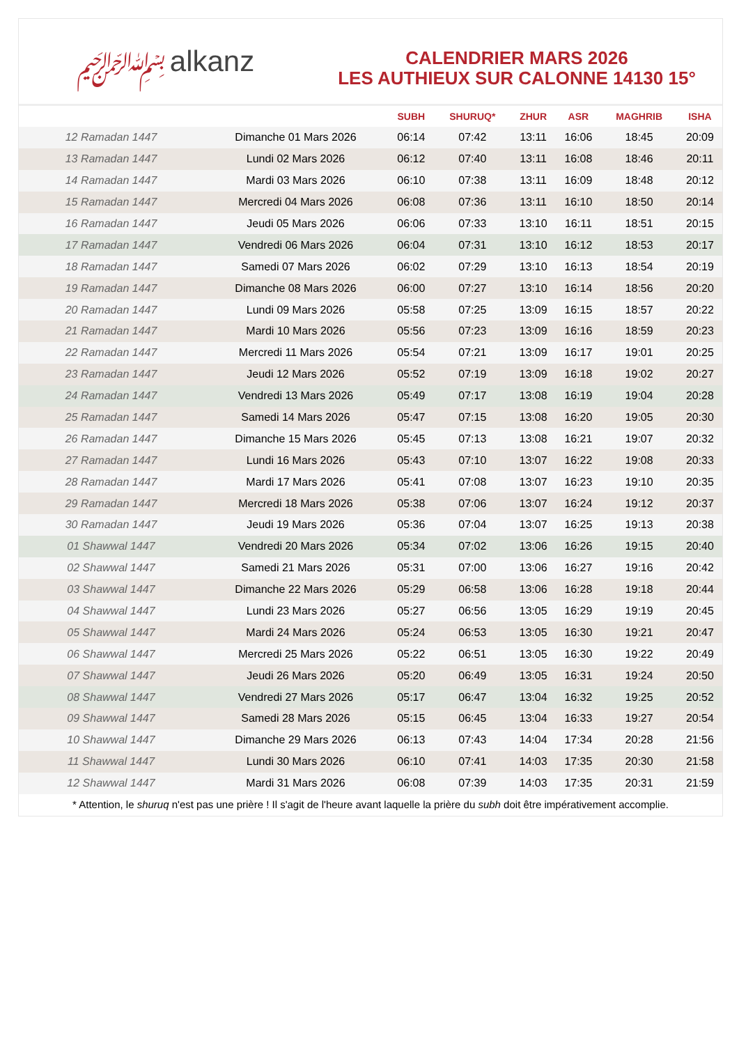﷽ alkanz
CALENDRIER MARS 2026
LES AUTHIEUX SUR CALONNE 14130 15°
| | | SUBH | SHURUQ* | ZHUR | ASR | MAGHRIB | ISHA |
| --- | --- | --- | --- | --- | --- | --- | --- |
| 12 Ramadan 1447 | Dimanche 01 Mars 2026 | 06:14 | 07:42 | 13:11 | 16:06 | 18:45 | 20:09 |
| 13 Ramadan 1447 | Lundi 02 Mars 2026 | 06:12 | 07:40 | 13:11 | 16:08 | 18:46 | 20:11 |
| 14 Ramadan 1447 | Mardi 03 Mars 2026 | 06:10 | 07:38 | 13:11 | 16:09 | 18:48 | 20:12 |
| 15 Ramadan 1447 | Mercredi 04 Mars 2026 | 06:08 | 07:36 | 13:11 | 16:10 | 18:50 | 20:14 |
| 16 Ramadan 1447 | Jeudi 05 Mars 2026 | 06:06 | 07:33 | 13:10 | 16:11 | 18:51 | 20:15 |
| 17 Ramadan 1447 | Vendredi 06 Mars 2026 | 06:04 | 07:31 | 13:10 | 16:12 | 18:53 | 20:17 |
| 18 Ramadan 1447 | Samedi 07 Mars 2026 | 06:02 | 07:29 | 13:10 | 16:13 | 18:54 | 20:19 |
| 19 Ramadan 1447 | Dimanche 08 Mars 2026 | 06:00 | 07:27 | 13:10 | 16:14 | 18:56 | 20:20 |
| 20 Ramadan 1447 | Lundi 09 Mars 2026 | 05:58 | 07:25 | 13:09 | 16:15 | 18:57 | 20:22 |
| 21 Ramadan 1447 | Mardi 10 Mars 2026 | 05:56 | 07:23 | 13:09 | 16:16 | 18:59 | 20:23 |
| 22 Ramadan 1447 | Mercredi 11 Mars 2026 | 05:54 | 07:21 | 13:09 | 16:17 | 19:01 | 20:25 |
| 23 Ramadan 1447 | Jeudi 12 Mars 2026 | 05:52 | 07:19 | 13:09 | 16:18 | 19:02 | 20:27 |
| 24 Ramadan 1447 | Vendredi 13 Mars 2026 | 05:49 | 07:17 | 13:08 | 16:19 | 19:04 | 20:28 |
| 25 Ramadan 1447 | Samedi 14 Mars 2026 | 05:47 | 07:15 | 13:08 | 16:20 | 19:05 | 20:30 |
| 26 Ramadan 1447 | Dimanche 15 Mars 2026 | 05:45 | 07:13 | 13:08 | 16:21 | 19:07 | 20:32 |
| 27 Ramadan 1447 | Lundi 16 Mars 2026 | 05:43 | 07:10 | 13:07 | 16:22 | 19:08 | 20:33 |
| 28 Ramadan 1447 | Mardi 17 Mars 2026 | 05:41 | 07:08 | 13:07 | 16:23 | 19:10 | 20:35 |
| 29 Ramadan 1447 | Mercredi 18 Mars 2026 | 05:38 | 07:06 | 13:07 | 16:24 | 19:12 | 20:37 |
| 30 Ramadan 1447 | Jeudi 19 Mars 2026 | 05:36 | 07:04 | 13:07 | 16:25 | 19:13 | 20:38 |
| 01 Shawwal 1447 | Vendredi 20 Mars 2026 | 05:34 | 07:02 | 13:06 | 16:26 | 19:15 | 20:40 |
| 02 Shawwal 1447 | Samedi 21 Mars 2026 | 05:31 | 07:00 | 13:06 | 16:27 | 19:16 | 20:42 |
| 03 Shawwal 1447 | Dimanche 22 Mars 2026 | 05:29 | 06:58 | 13:06 | 16:28 | 19:18 | 20:44 |
| 04 Shawwal 1447 | Lundi 23 Mars 2026 | 05:27 | 06:56 | 13:05 | 16:29 | 19:19 | 20:45 |
| 05 Shawwal 1447 | Mardi 24 Mars 2026 | 05:24 | 06:53 | 13:05 | 16:30 | 19:21 | 20:47 |
| 06 Shawwal 1447 | Mercredi 25 Mars 2026 | 05:22 | 06:51 | 13:05 | 16:30 | 19:22 | 20:49 |
| 07 Shawwal 1447 | Jeudi 26 Mars 2026 | 05:20 | 06:49 | 13:05 | 16:31 | 19:24 | 20:50 |
| 08 Shawwal 1447 | Vendredi 27 Mars 2026 | 05:17 | 06:47 | 13:04 | 16:32 | 19:25 | 20:52 |
| 09 Shawwal 1447 | Samedi 28 Mars 2026 | 05:15 | 06:45 | 13:04 | 16:33 | 19:27 | 20:54 |
| 10 Shawwal 1447 | Dimanche 29 Mars 2026 | 06:13 | 07:43 | 14:04 | 17:34 | 20:28 | 21:56 |
| 11 Shawwal 1447 | Lundi 30 Mars 2026 | 06:10 | 07:41 | 14:03 | 17:35 | 20:30 | 21:58 |
| 12 Shawwal 1447 | Mardi 31 Mars 2026 | 06:08 | 07:39 | 14:03 | 17:35 | 20:31 | 21:59 |
* Attention, le shuruq n'est pas une prière ! Il s'agit de l'heure avant laquelle la prière du subh doit être impérativement accomplie.